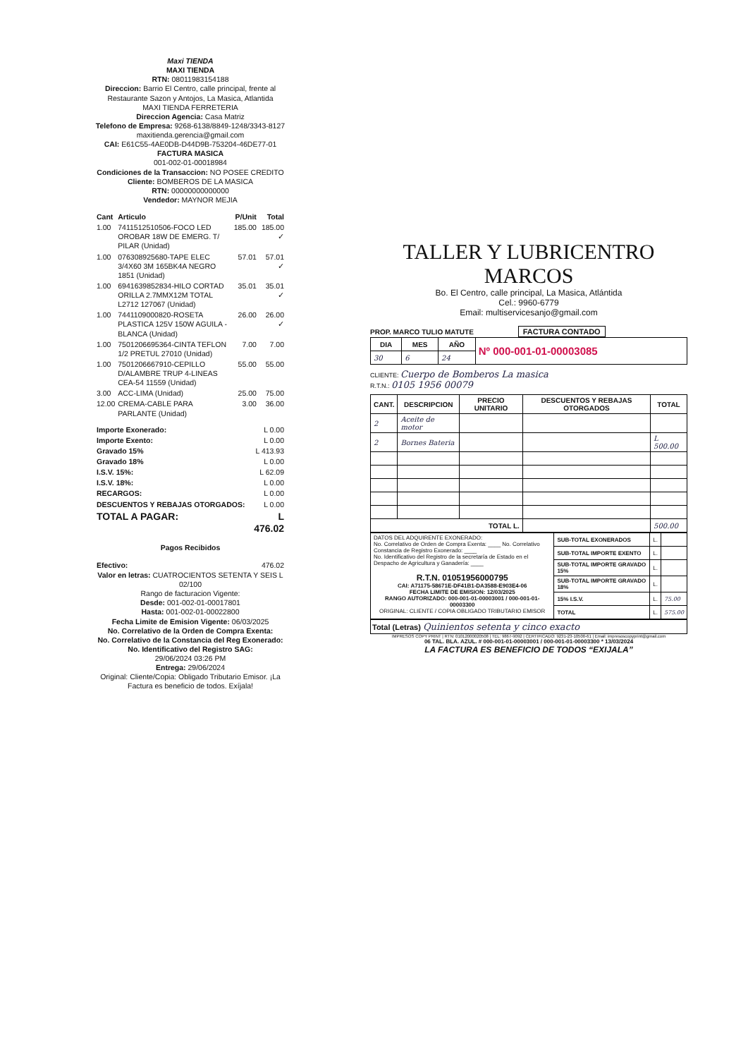Maxi TIENDA
MAXI TIENDA
RTN: 08011983154188
Direccion: Barrio El Centro, calle principal, frente al Restaurante Sazon y Antojos, La Masica, Atlantida
MAXI TIENDA FERRETERIA
Direccion Agencia: Casa Matriz
Telefono de Empresa: 9268-6138/8849-1248/3343-8127
maxitienda.gerencia@gmail.com
CAI: E61C55-4AE0DB-D44D9B-753204-46DE77-01
FACTURA MASICA
001-002-01-00018984
Condiciones de la Transaccion: NO POSEE CREDITO
Cliente: BOMBEROS DE LA MASICA
RTN: 00000000000000
Vendedor: MAYNOR MEJIA
| Cant | Articulo | P/Unit | Total |
| --- | --- | --- | --- |
| 1.00 | 7411512510506-FOCO LED OROBAR 18W DE EMERG. T/ PILAR (Unidad) | 185.00 | 185.00 ✓ |
| 1.00 | 076308925680-TAPE ELEC 3/4X60 3M 165BK4A NEGRO 1851 (Unidad) | 57.01 | 57.01 ✓ |
| 1.00 | 6941639852834-HILO CORTAD ORILLA 2.7MMX12M TOTAL L2712 127067 (Unidad) | 35.01 | 35.01 ✓ |
| 1.00 | 7441109000820-ROSETA PLASTICA 125V 150W AGUILA - BLANCA (Unidad) | 26.00 | 26.00 ✓ |
| 1.00 | 7501206695364-CINTA TEFLON 1/2 PRETUL 27010 (Unidad) | 7.00 | 7.00 |
| 1.00 | 7501206667910-CEPILLO D/ALAMBRE TRUP 4-LINEAS CEA-54 11559 (Unidad) | 55.00 | 55.00 |
| 3.00 | ACC-LIMA (Unidad) | 25.00 | 75.00 |
| 12.00 | CREMA-CABLE PARA PARLANTE (Unidad) | 3.00 | 36.00 |
| Importe Exonerado: | L 0.00 |
| Importe Exento: | L 0.00 |
| Gravado 15% | L 413.93 |
| Gravado 18% | L 0.00 |
| I.S.V. 15%: | L 62.09 |
| I.S.V. 18%: | L 0.00 |
| RECARGOS: | L 0.00 |
| DESCUENTOS Y REBAJAS OTORGADOS: | L 0.00 |
| TOTAL A PAGAR: | L 476.02 |
Pagos Recibidos
| Efectivo: | 476.02 |
Valor en letras: CUATROCIENTOS SETENTA Y SEIS L 02/100
Rango de facturacion Vigente:
Desde: 001-002-01-00017801
Hasta: 001-002-01-00022800
Fecha Limite de Emision Vigente: 06/03/2025
No. Correlativo de la Orden de Compra Exenta:
No. Correlativo de la Constancia del Reg Exonerado:
No. Identificativo del Registro SAG:
29/06/2024 03:26 PM
Entrega: 29/06/2024
Original: Cliente/Copia: Obligado Tributario Emisor. ¡La Factura es beneficio de todos. Exíjala!
TALLER Y LUBRICENTRO MARCOS
Bo. El Centro, calle principal, La Masica, Atlántida
Cel.: 9960-6779
Email: multiservicesanjo@gmail.com
PROP. MARCO TULIO MATUTE FACTURA CONTADO
| DIA | MES | AÑO | Nº 000-001-01-00003085 |
| 30 | 6 | 24 | |
CLIENTE: Cuerpo de Bomberos La masica
R.T.N.: 0105 1956 00079
| CANT. | DESCRIPCION | PRECIO UNITARIO | DESCUENTOS Y REBAJAS OTORGADOS | TOTAL |
| --- | --- | --- | --- | --- |
| 2 | Aceite de motor | | | |
| 2 | Bornes Bateria | | | L 500.00 |
| TOTAL L. | | | | 500.00 |
| DATOS DEL ADQUIRENTE EXONERADO: No. Correlativo de Orden de Compra Exenta: ____ No. Correlativo Constancia de Registro Exonerado: ____ No. Identificativo del Registro de la secretaría de Estado en el Despacho de Agricultura y Ganadería: ____ R.T.N. 01051956000795 CAI: A71175-58671E-DF41B1-DA3588-E903E4-06 FECHA LIMITE DE EMISION: 12/03/2025 RANGO AUTORIZADO: 000-001-01-00003001 / 000-001-01-00003300 ORIGINAL: CLIENTE / COPIA OBLIGADO TRIBUTARIO EMISOR | SUB-TOTAL EXONERADOS | L. | |
| | SUB-TOTAL IMPORTE EXENTO | L. | |
| | SUB-TOTAL IMPORTE GRAVADO 15% | L. | |
| | SUB-TOTAL IMPORTE GRAVADO 18% | L. | |
| | 15% I.S.V. | L. | 75.00 |
| | TOTAL | L. | 575.00 |
Total (Letras) Quinientos setenta y cinco exacto
IMPRESOS COPY PRINT | RTN: 01012000020508 | TEL: 9867-9092 | CERTIFICADO: 9231-23-10500-61 | Email: impresoscopyprint@gmail.com
06 TAL. BLA. AZUL. # 000-001-01-00003001 / 000-001-01-00003300 * 13/03/2024
LA FACTURA ES BENEFICIO DE TODOS “EXIJALA”